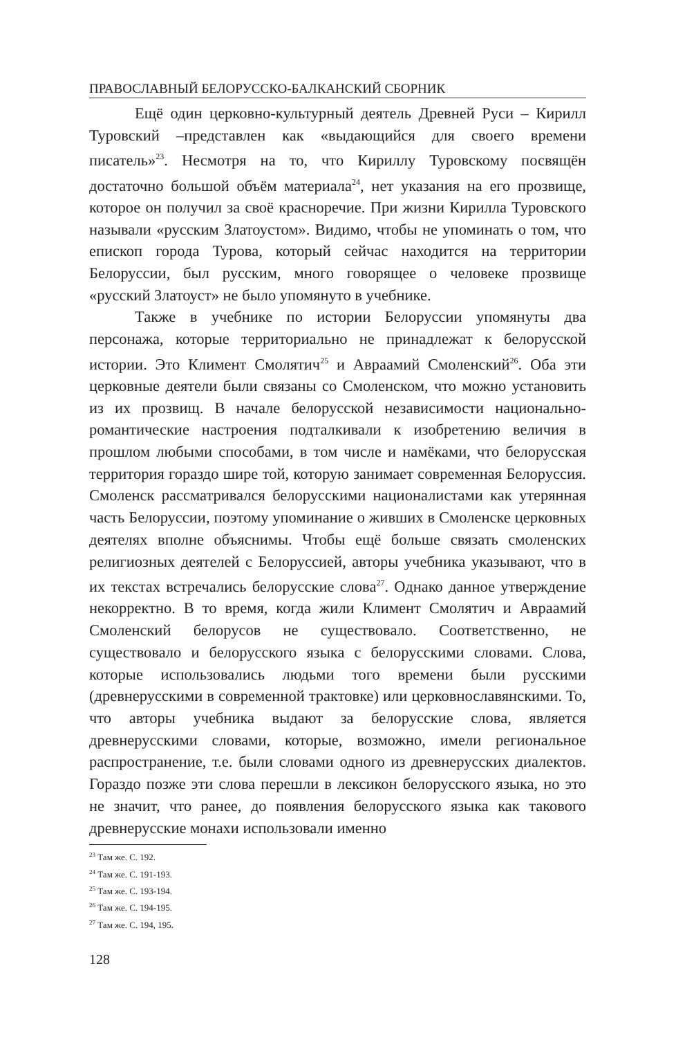ПРАВОСЛАВНЫЙ БЕЛОРУССКО-БАЛКАНСКИЙ СБОРНИК
Ещё один церковно-культурный деятель Древней Руси – Кирилл Туровский –представлен как «выдающийся для своего времени писатель»<sup>23</sup>. Несмотря на то, что Кириллу Туровскому посвящён достаточно большой объём материала<sup>24</sup>, нет указания на его прозвище, которое он получил за своё красноречие. При жизни Кирилла Туровского называли «русским Златоустом». Видимо, чтобы не упоминать о том, что епископ города Турова, который сейчас находится на территории Белоруссии, был русским, много говорящее о человеке прозвище «русский Златоуст» не было упомянуто в учебнике.
Также в учебнике по истории Белоруссии упомянуты два персонажа, которые территориально не принадлежат к белорусской истории. Это Климент Смолятич<sup>25</sup> и Авраамий Смоленский<sup>26</sup>. Оба эти церковные деятели были связаны со Смоленском, что можно установить из их прозвищ. В начале белорусской независимости национально-романтические настроения подталкивали к изобретению величия в прошлом любыми способами, в том числе и намёками, что белорусская территория гораздо шире той, которую занимает современная Белоруссия. Смоленск рассматривался белорусскими националистами как утерянная часть Белоруссии, поэтому упоминание о живших в Смоленске церковных деятелях вполне объяснимы. Чтобы ещё больше связать смоленских религиозных деятелей с Белоруссией, авторы учебника указывают, что в их текстах встречались белорусские слова<sup>27</sup>. Однако данное утверждение некорректно. В то время, когда жили Климент Смолятич и Авраамий Смоленский белорусов не существовало. Соответственно, не существовало и белорусского языка с белорусскими словами. Слова, которые использовались людьми того времени были русскими (древнерусскими в современной трактовке) или церковнославянскими. То, что авторы учебника выдают за белорусские слова, является древнерусскими словами, которые, возможно, имели региональное распространение, т.е. были словами одного из древнерусских диалектов. Гораздо позже эти слова перешли в лексикон белорусского языка, но это не значит, что ранее, до появления белорусского языка как такового древнерусские монахи использовали именно
<sup>23</sup> Там же. С. 192.
<sup>24</sup> Там же. С. 191-193.
<sup>25</sup> Там же. С. 193-194.
<sup>26</sup> Там же. С. 194-195.
<sup>27</sup> Там же. С. 194, 195.
128